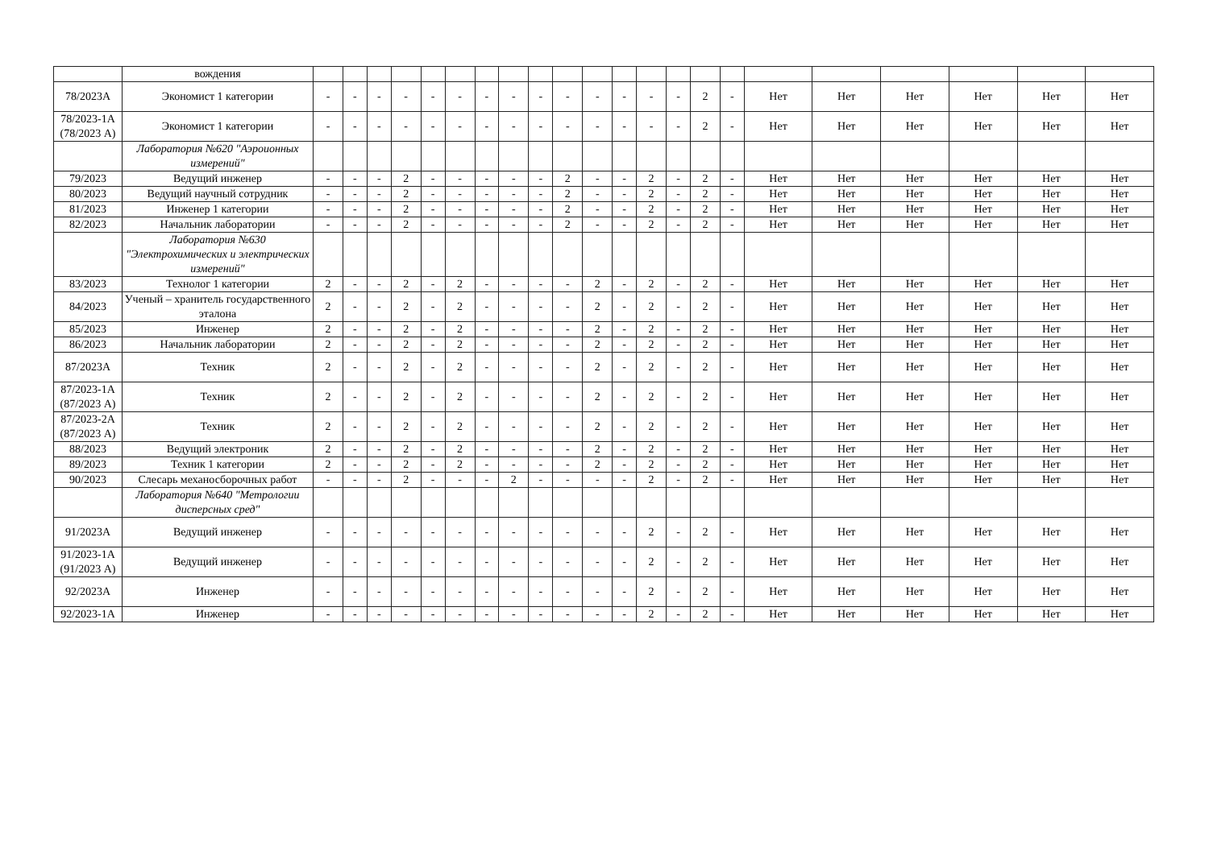| | вождения | | | | | | | | | | | | | | | | | | | | | | |
| 78/2023А | Экономист 1 категории | - | - | - | - | - | - | - | - | - | - | - | - | - | - | 2 | - | Нет | Нет | Нет | Нет | Нет | Нет |
| 78/2023-1А (78/2023 А) | Экономист 1 категории | - | - | - | - | - | - | - | - | - | - | - | - | - | - | 2 | - | Нет | Нет | Нет | Нет | Нет | Нет |
| | Лаборатория №620 "Аэроионных измерений" | | | | | | | | | | | | | | | | | | | | | | |
| 79/2023 | Ведущий инженер | - | - | - | 2 | - | - | - | - | - | 2 | - | - | 2 | - | 2 | - | Нет | Нет | Нет | Нет | Нет | Нет |
| 80/2023 | Ведущий научный сотрудник | - | - | - | 2 | - | - | - | - | - | 2 | - | - | 2 | - | 2 | - | Нет | Нет | Нет | Нет | Нет | Нет |
| 81/2023 | Инженер 1 категории | - | - | - | 2 | - | - | - | - | - | 2 | - | - | 2 | - | 2 | - | Нет | Нет | Нет | Нет | Нет | Нет |
| 82/2023 | Начальник лаборатории | - | - | - | 2 | - | - | - | - | - | 2 | - | - | 2 | - | 2 | - | Нет | Нет | Нет | Нет | Нет | Нет |
| | Лаборатория №630 "Электрохимических и электрических измерений" | | | | | | | | | | | | | | | | | | | | | | |
| 83/2023 | Технолог 1 категории | 2 | - | - | 2 | - | 2 | - | - | - | - | 2 | - | 2 | - | 2 | - | Нет | Нет | Нет | Нет | Нет | Нет |
| 84/2023 | Ученый – хранитель государственного эталона | 2 | - | - | 2 | - | 2 | - | - | - | - | 2 | - | 2 | - | 2 | - | Нет | Нет | Нет | Нет | Нет | Нет |
| 85/2023 | Инженер | 2 | - | - | 2 | - | 2 | - | - | - | - | 2 | - | 2 | - | 2 | - | Нет | Нет | Нет | Нет | Нет | Нет |
| 86/2023 | Начальник лаборатории | 2 | - | - | 2 | - | 2 | - | - | - | - | 2 | - | 2 | - | 2 | - | Нет | Нет | Нет | Нет | Нет | Нет |
| 87/2023А | Техник | 2 | - | - | 2 | - | 2 | - | - | - | - | 2 | - | 2 | - | 2 | - | Нет | Нет | Нет | Нет | Нет | Нет |
| 87/2023-1А (87/2023 А) | Техник | 2 | - | - | 2 | - | 2 | - | - | - | - | 2 | - | 2 | - | 2 | - | Нет | Нет | Нет | Нет | Нет | Нет |
| 87/2023-2А (87/2023 А) | Техник | 2 | - | - | 2 | - | 2 | - | - | - | - | 2 | - | 2 | - | 2 | - | Нет | Нет | Нет | Нет | Нет | Нет |
| 88/2023 | Ведущий электроник | 2 | - | - | 2 | - | 2 | - | - | - | - | 2 | - | 2 | - | 2 | - | Нет | Нет | Нет | Нет | Нет | Нет |
| 89/2023 | Техник 1 категории | 2 | - | - | 2 | - | 2 | - | - | - | - | 2 | - | 2 | - | 2 | - | Нет | Нет | Нет | Нет | Нет | Нет |
| 90/2023 | Слесарь механосборочных работ | - | - | - | 2 | - | - | - | 2 | - | - | - | - | 2 | - | 2 | - | Нет | Нет | Нет | Нет | Нет | Нет |
| | Лаборатория №640 "Метрологии дисперсных сред" | | | | | | | | | | | | | | | | | | | | | | |
| 91/2023А | Ведущий инженер | - | - | - | - | - | - | - | - | - | - | - | - | 2 | - | 2 | - | Нет | Нет | Нет | Нет | Нет | Нет |
| 91/2023-1А (91/2023 А) | Ведущий инженер | - | - | - | - | - | - | - | - | - | - | - | - | 2 | - | 2 | - | Нет | Нет | Нет | Нет | Нет | Нет |
| 92/2023А | Инженер | - | - | - | - | - | - | - | - | - | - | - | - | 2 | - | 2 | - | Нет | Нет | Нет | Нет | Нет | Нет |
| 92/2023-1А | Инженер | - | - | - | - | - | - | - | - | - | - | - | - | 2 | - | 2 | - | Нет | Нет | Нет | Нет | Нет | Нет |